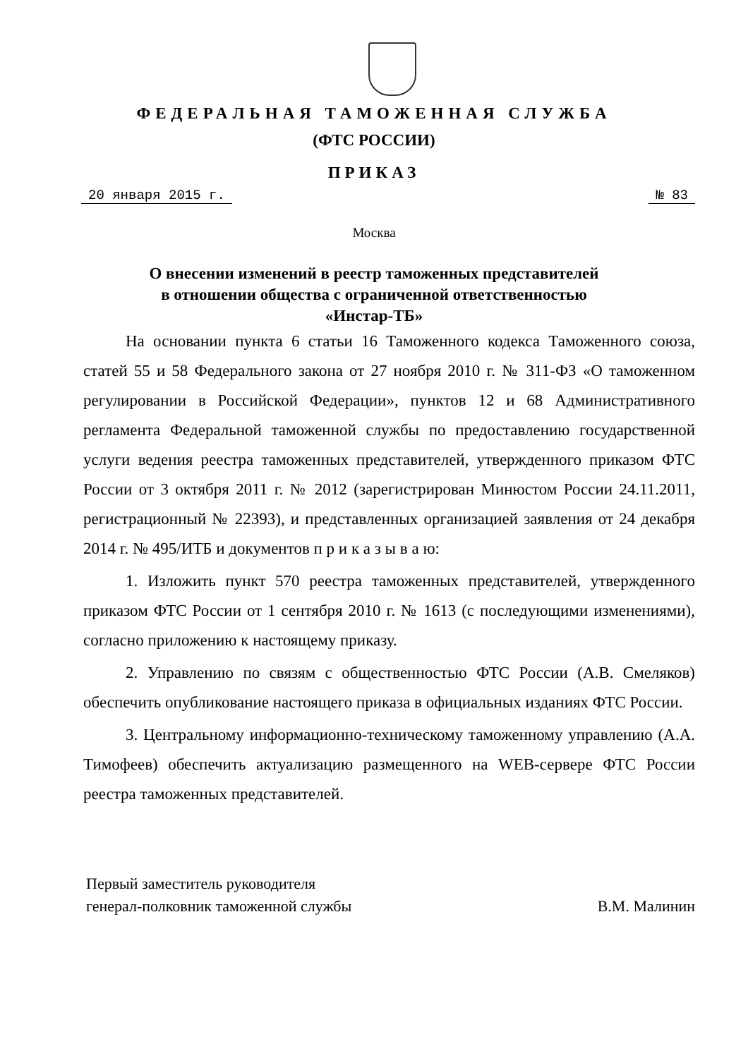ФЕДЕРАЛЬНАЯ ТАМОЖЕННАЯ СЛУЖБА
(ФТС РОССИИ)
ПРИКАЗ
20 января 2015 г. № 83
Москва
О внесении изменений в реестр таможенных представителей
в отношении общества с ограниченной ответственностью
«Инстар-ТБ»
На основании пункта 6 статьи 16 Таможенного кодекса Таможенного союза, статей 55 и 58 Федерального закона от 27 ноября 2010 г. № 311-ФЗ «О таможенном регулировании в Российской Федерации», пунктов 12 и 68 Административного регламента Федеральной таможенной службы по предоставлению государственной услуги ведения реестра таможенных представителей, утвержденного приказом ФТС России от 3 октября 2011 г. № 2012 (зарегистрирован Минюстом России 24.11.2011, регистрационный № 22393), и представленных организацией заявления от 24 декабря 2014 г. № 495/ИТБ и документов п р и к а з ы в а ю:
1. Изложить пункт 570 реестра таможенных представителей, утвержденного приказом ФТС России от 1 сентября 2010 г. № 1613 (с последующими изменениями), согласно приложению к настоящему приказу.
2. Управлению по связям с общественностью ФТС России (А.В. Смеляков) обеспечить опубликование настоящего приказа в официальных изданиях ФТС России.
3. Центральному информационно-техническому таможенному управлению (А.А. Тимофеев) обеспечить актуализацию размещенного на WEB-сервере ФТС России реестра таможенных представителей.
Первый заместитель руководителя
генерал-полковник таможенной службы
В.М. Малинин